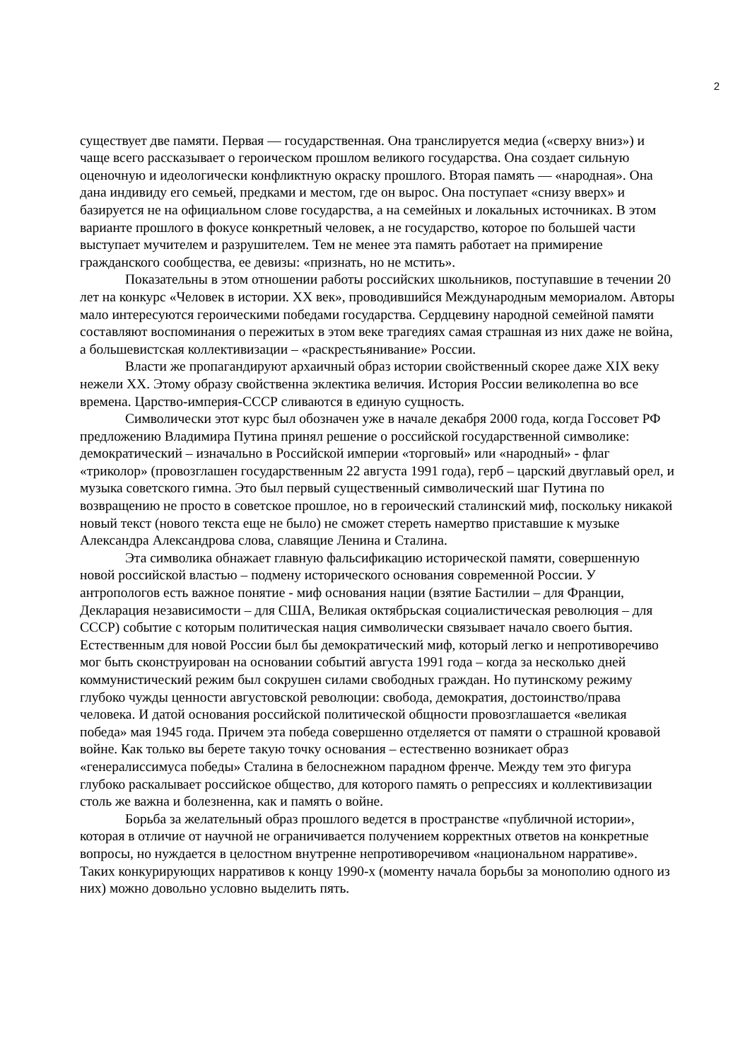2
существует две памяти. Первая — государственная. Она транслируется медиа («сверху вниз») и чаще всего рассказывает о героическом прошлом великого государства. Она создает сильную оценочную и идеологически конфликтную окраску прошлого. Вторая память — «народная». Она дана индивиду его семьей, предками и местом, где он вырос. Она поступает «снизу вверх» и базируется не на официальном слове государства, а на семейных и локальных источниках. В этом варианте прошлого в фокусе конкретный человек, а не государство, которое по большей части выступает мучителем и разрушителем. Тем не менее эта память работает на примирение гражданского сообщества, ее девизы: «признать, но не мстить».
Показательны в этом отношении работы российских школьников, поступавшие в течении 20 лет на конкурс «Человек в истории. XX век», проводившийся Международным мемориалом. Авторы мало интересуются героическими победами государства. Сердцевину народной семейной памяти составляют воспоминания о пережитых в этом веке трагедиях самая страшная из них даже не война, а большевистская коллективизации – «раскрестьянивание» России.
Власти же пропагандируют архаичный образ истории свойственный скорее даже XIX веку нежели XX. Этому образу свойственна эклектика величия. История России великолепна во все времена. Царство-империя-СССР сливаются в единую сущность.
Символически этот курс был обозначен уже в начале декабря 2000 года, когда Госсовет РФ предложению Владимира Путина принял решение о российской государственной символике: демократический – изначально в Российской империи «торговый» или «народный» - флаг «триколор» (провозглашен государственным 22 августа 1991 года), герб – царский двуглавый орел, и музыка советского гимна. Это был первый существенный символический шаг Путина по возвращению не просто в советское прошлое, но в героический сталинский миф, поскольку никакой новый текст (нового текста еще не было) не сможет стереть намертво приставшие к музыке Александра Александрова слова, славящие Ленина и Сталина.
Эта символика обнажает главную фальсификацию исторической памяти, совершенную новой российской властью – подмену исторического основания современной России. У антропологов есть важное понятие - миф основания нации (взятие Бастилии – для Франции, Декларация независимости – для США, Великая октябрьская социалистическая революция – для СССР) событие с которым политическая нация символически связывает начало своего бытия. Естественным для новой России был бы демократический миф, который легко и непротиворечиво мог быть сконструирован на основании событий августа 1991 года – когда за несколько дней коммунистический режим был сокрушен силами свободных граждан. Но путинскому режиму глубоко чужды ценности августовской революции: свобода, демократия, достоинство/права человека. И датой основания российской политической общности провозглашается «великая победа» мая 1945 года. Причем эта победа совершенно отделяется от памяти о страшной кровавой войне. Как только вы берете такую точку основания – естественно возникает образ «генералиссимуса победы» Сталина в белоснежном парадном френче. Между тем это фигура глубоко раскалывает российское общество, для которого память о репрессиях и коллективизации столь же важна и болезненна, как и память о войне.
Борьба за желательный образ прошлого ведется в пространстве «публичной истории», которая в отличие от научной не ограничивается получением корректных ответов на конкретные вопросы, но нуждается в целостном внутренне непротиворечивом «национальном нарративе». Таких конкурирующих нарративов к концу 1990-х (моменту начала борьбы за монополию одного из них) можно довольно условно выделить пять.